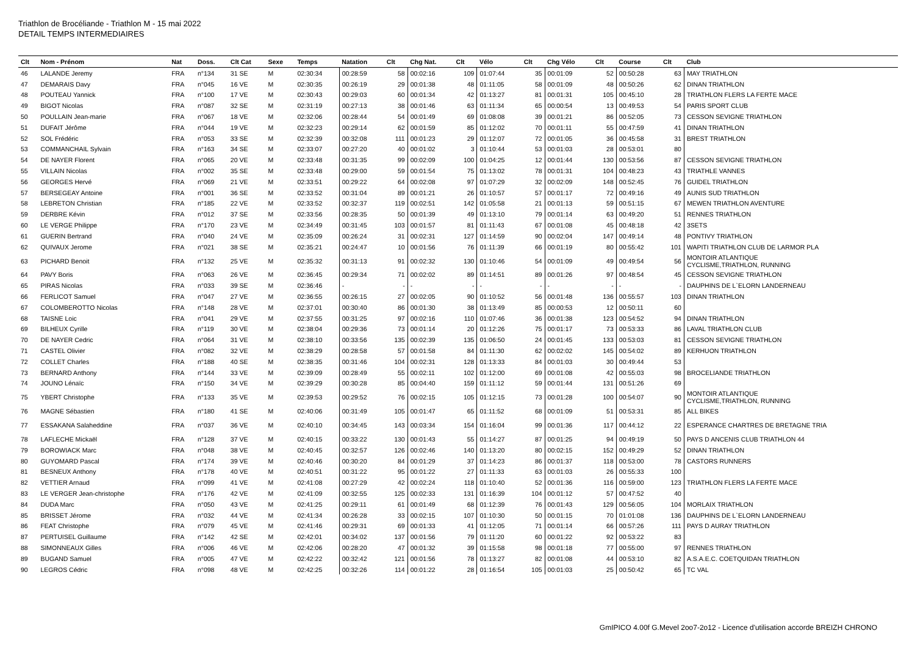Triathlon de Brocéliande - Triathlon M - 15 mai 2022
DETAIL TEMPS INTERMEDIAIRES
| Clt | Nom - Prénom | Nat | Doss. | Clt Cat | Sexe | Temps | Natation | Clt | Chg Nat. | Clt | Vélo | Clt | Chg Vélo | Clt | Course | Clt | Club |
| --- | --- | --- | --- | --- | --- | --- | --- | --- | --- | --- | --- | --- | --- | --- | --- | --- | --- |
| 46 | LALANDE Jeremy | FRA | n°134 | 31 SE | M | 02:30:34 | 00:28:59 | 58 | 00:02:16 | 109 | 01:07:44 | 35 | 00:01:09 | 52 | 00:50:28 | 63 | MAY TRIATHLON |
| 47 | DEMARAIS Davy | FRA | n°045 | 16 VE | M | 02:30:35 | 00:26:19 | 29 | 00:01:38 | 48 | 01:11:05 | 58 | 00:01:09 | 48 | 00:50:26 | 62 | DINAN TRIATHLON |
| 48 | POUTEAU Yannick | FRA | n°100 | 17 VE | M | 02:30:43 | 00:29:03 | 60 | 00:01:34 | 42 | 01:13:27 | 81 | 00:01:31 | 105 | 00:45:10 | 28 | TRIATHLON FLERS LA FERTE MACE |
| 49 | BIGOT Nicolas | FRA | n°087 | 32 SE | M | 02:31:19 | 00:27:13 | 38 | 00:01:46 | 63 | 01:11:34 | 65 | 00:00:54 | 13 | 00:49:53 | 54 | PARIS SPORT CLUB |
| 50 | POULLAIN Jean-marie | FRA | n°067 | 18 VE | M | 02:32:06 | 00:28:44 | 54 | 00:01:49 | 69 | 01:08:08 | 39 | 00:01:21 | 86 | 00:52:05 | 73 | CESSON SEVIGNE TRIATHLON |
| 51 | DUFAIT Jérôme | FRA | n°044 | 19 VE | M | 02:32:23 | 00:29:14 | 62 | 00:01:59 | 85 | 01:12:02 | 70 | 00:01:11 | 55 | 00:47:59 | 41 | DINAN TRIATHLON |
| 52 | SOL Frédéric | FRA | n°053 | 33 SE | M | 02:32:39 | 00:32:08 | 111 | 00:01:23 | 29 | 01:12:07 | 72 | 00:01:05 | 36 | 00:45:58 | 31 | BREST TRIATHLON |
| 53 | COMMANCHAIL Sylvain | FRA | n°163 | 34 SE | M | 02:33:07 | 00:27:20 | 40 | 00:01:02 | 3 | 01:10:44 | 53 | 00:01:03 | 28 | 00:53:01 | 80 | |
| 54 | DE NAYER Florent | FRA | n°065 | 20 VE | M | 02:33:48 | 00:31:35 | 99 | 00:02:09 | 100 | 01:04:25 | 12 | 00:01:44 | 130 | 00:53:56 | 87 | CESSON SEVIGNE TRIATHLON |
| 55 | VILLAIN Nicolas | FRA | n°002 | 35 SE | M | 02:33:48 | 00:29:00 | 59 | 00:01:54 | 75 | 01:13:02 | 78 | 00:01:31 | 104 | 00:48:23 | 43 | TRIATHLE VANNES |
| 56 | GEORGES Hervé | FRA | n°069 | 21 VE | M | 02:33:51 | 00:29:22 | 64 | 00:02:08 | 97 | 01:07:29 | 32 | 00:02:09 | 148 | 00:52:45 | 76 | GUIDEL TRIATHLON |
| 57 | BERSEGEAY Antoine | FRA | n°001 | 36 SE | M | 02:33:52 | 00:31:04 | 89 | 00:01:21 | 26 | 01:10:57 | 57 | 00:01:17 | 72 | 00:49:16 | 49 | AUNIS SUD TRIATHLON |
| 58 | LEBRETON Christian | FRA | n°185 | 22 VE | M | 02:33:52 | 00:32:37 | 119 | 00:02:51 | 142 | 01:05:58 | 21 | 00:01:13 | 59 | 00:51:15 | 67 | MEWEN TRIATHLON AVENTURE |
| 59 | DERBRE Kévin | FRA | n°012 | 37 SE | M | 02:33:56 | 00:28:35 | 50 | 00:01:39 | 49 | 01:13:10 | 79 | 00:01:14 | 63 | 00:49:20 | 51 | RENNES TRIATHLON |
| 60 | LE VERGE Philippe | FRA | n°170 | 23 VE | M | 02:34:49 | 00:31:45 | 103 | 00:01:57 | 81 | 01:11:43 | 67 | 00:01:08 | 45 | 00:48:18 | 42 | 3SETS |
| 61 | GUERIN Bertrand | FRA | n°040 | 24 VE | M | 02:35:09 | 00:26:24 | 31 | 00:02:31 | 127 | 01:14:59 | 90 | 00:02:04 | 147 | 00:49:14 | 48 | PONTIVY TRIATHLON |
| 62 | QUIVAUX Jerome | FRA | n°021 | 38 SE | M | 02:35:21 | 00:24:47 | 10 | 00:01:56 | 76 | 01:11:39 | 66 | 00:01:19 | 80 | 00:55:42 | 101 | WAPITI TRIATHLON CLUB DE LARMOR PLA |
| 63 | PICHARD Benoit | FRA | n°132 | 25 VE | M | 02:35:32 | 00:31:13 | 91 | 00:02:32 | 130 | 01:10:46 | 54 | 00:01:09 | 49 | 00:49:54 | 56 | MONTOIR ATLANTIQUE CYCLISME,TRIATHLON, RUNNING |
| 64 | PAVY Boris | FRA | n°063 | 26 VE | M | 02:36:45 | 00:29:34 | 71 | 00:02:02 | 89 | 01:14:51 | 89 | 00:01:26 | 97 | 00:48:54 | 45 | CESSON SEVIGNE TRIATHLON |
| 65 | PIRAS Nicolas | FRA | n°033 | 39 SE | M | 02:36:46 | - | - | - | - | - | - | - | - | - | - | DAUPHINS DE L`ELORN LANDERNEAU |
| 66 | FERLICOT Samuel | FRA | n°047 | 27 VE | M | 02:36:55 | 00:26:15 | 27 | 00:02:05 | 90 | 01:10:52 | 56 | 00:01:48 | 136 | 00:55:57 | 103 | DINAN TRIATHLON |
| 67 | COLOMBEROTTO Nicolas | FRA | n°148 | 28 VE | M | 02:37:01 | 00:30:40 | 86 | 00:01:30 | 38 | 01:13:49 | 85 | 00:00:53 | 12 | 00:50:11 | 60 | |
| 68 | TAISNE Loic | FRA | n°041 | 29 VE | M | 02:37:55 | 00:31:25 | 97 | 00:02:16 | 110 | 01:07:46 | 36 | 00:01:38 | 123 | 00:54:52 | 94 | DINAN TRIATHLON |
| 69 | BILHEUX Cyrille | FRA | n°119 | 30 VE | M | 02:38:04 | 00:29:36 | 73 | 00:01:14 | 20 | 01:12:26 | 75 | 00:01:17 | 73 | 00:53:33 | 86 | LAVAL TRIATHLON CLUB |
| 70 | DE NAYER Cedric | FRA | n°064 | 31 VE | M | 02:38:10 | 00:33:56 | 135 | 00:02:39 | 135 | 01:06:50 | 24 | 00:01:45 | 133 | 00:53:03 | 81 | CESSON SEVIGNE TRIATHLON |
| 71 | CASTEL Olivier | FRA | n°082 | 32 VE | M | 02:38:29 | 00:28:58 | 57 | 00:01:58 | 84 | 01:11:30 | 62 | 00:02:02 | 145 | 00:54:02 | 89 | KERHUON TRIATHLON |
| 72 | COLLET Charles | FRA | n°188 | 40 SE | M | 02:38:35 | 00:31:46 | 104 | 00:02:31 | 128 | 01:13:33 | 84 | 00:01:03 | 30 | 00:49:44 | 53 | |
| 73 | BERNARD Anthony | FRA | n°144 | 33 VE | M | 02:39:09 | 00:28:49 | 55 | 00:02:11 | 102 | 01:12:00 | 69 | 00:01:08 | 42 | 00:55:03 | 98 | BROCELIANDE TRIATHLON |
| 74 | JOUNO Lénaïc | FRA | n°150 | 34 VE | M | 02:39:29 | 00:30:28 | 85 | 00:04:40 | 159 | 01:11:12 | 59 | 00:01:44 | 131 | 00:51:26 | 69 | |
| 75 | YBERT Christophe | FRA | n°133 | 35 VE | M | 02:39:53 | 00:29:52 | 76 | 00:02:15 | 105 | 01:12:15 | 73 | 00:01:28 | 100 | 00:54:07 | 90 | MONTOIR ATLANTIQUE CYCLISME,TRIATHLON, RUNNING |
| 76 | MAGNE Sébastien | FRA | n°180 | 41 SE | M | 02:40:06 | 00:31:49 | 105 | 00:01:47 | 65 | 01:11:52 | 68 | 00:01:09 | 51 | 00:53:31 | 85 | ALL BIKES |
| 77 | ESSAKANA Salaheddine | FRA | n°037 | 36 VE | M | 02:40:10 | 00:34:45 | 143 | 00:03:34 | 154 | 01:16:04 | 99 | 00:01:36 | 117 | 00:44:12 | 22 | ESPERANCE CHARTRES DE BRETAGNE TRIA |
| 78 | LAFLECHE Mickaël | FRA | n°128 | 37 VE | M | 02:40:15 | 00:33:22 | 130 | 00:01:43 | 55 | 01:14:27 | 87 | 00:01:25 | 94 | 00:49:19 | 50 | PAYS D ANCENIS CLUB TRIATHLON 44 |
| 79 | BOROWIACK Marc | FRA | n°048 | 38 VE | M | 02:40:45 | 00:32:57 | 126 | 00:02:46 | 140 | 01:13:20 | 80 | 00:02:15 | 152 | 00:49:29 | 52 | DINAN TRIATHLON |
| 80 | GUYOMARD Pascal | FRA | n°174 | 39 VE | M | 02:40:46 | 00:30:20 | 84 | 00:01:29 | 37 | 01:14:23 | 86 | 00:01:37 | 118 | 00:53:00 | 78 | CASTORS RUNNERS |
| 81 | BESNEUX Anthony | FRA | n°178 | 40 VE | M | 02:40:51 | 00:31:22 | 95 | 00:01:22 | 27 | 01:11:33 | 63 | 00:01:03 | 26 | 00:55:33 | 100 | |
| 82 | VETTIER Arnaud | FRA | n°099 | 41 VE | M | 02:41:08 | 00:27:29 | 42 | 00:02:24 | 118 | 01:10:40 | 52 | 00:01:36 | 116 | 00:59:00 | 123 | TRIATHLON FLERS LA FERTE MACE |
| 83 | LE VERGER Jean-christophe | FRA | n°176 | 42 VE | M | 02:41:09 | 00:32:55 | 125 | 00:02:33 | 131 | 01:16:39 | 104 | 00:01:12 | 57 | 00:47:52 | 40 | |
| 84 | DUDA Marc | FRA | n°050 | 43 VE | M | 02:41:25 | 00:29:11 | 61 | 00:01:49 | 68 | 01:12:39 | 76 | 00:01:43 | 129 | 00:56:05 | 104 | MORLAIX TRIATHLON |
| 85 | BRISSET Jérome | FRA | n°032 | 44 VE | M | 02:41:34 | 00:26:28 | 33 | 00:02:15 | 107 | 01:10:30 | 50 | 00:01:15 | 70 | 01:01:08 | 136 | DAUPHINS DE L`ELORN LANDERNEAU |
| 86 | FEAT Christophe | FRA | n°079 | 45 VE | M | 02:41:46 | 00:29:31 | 69 | 00:01:33 | 41 | 01:12:05 | 71 | 00:01:14 | 66 | 00:57:26 | 111 | PAYS D AURAY TRIATHLON |
| 87 | PERTUISEL Guillaume | FRA | n°142 | 42 SE | M | 02:42:01 | 00:34:02 | 137 | 00:01:56 | 79 | 01:11:20 | 60 | 00:01:22 | 92 | 00:53:22 | 83 | |
| 88 | SIMONNEAUX Gilles | FRA | n°006 | 46 VE | M | 02:42:06 | 00:28:20 | 47 | 00:01:32 | 39 | 01:15:58 | 98 | 00:01:18 | 77 | 00:55:00 | 97 | RENNES TRIATHLON |
| 89 | BUGAND Samuel | FRA | n°005 | 47 VE | M | 02:42:22 | 00:32:42 | 121 | 00:01:56 | 78 | 01:13:27 | 82 | 00:01:08 | 44 | 00:53:10 | 82 | A.S.A.E.C. COETQUIDAN TRIATHLON |
| 90 | LEGROS Cédric | FRA | n°098 | 48 VE | M | 02:42:25 | 00:32:26 | 114 | 00:01:22 | 28 | 01:16:54 | 105 | 00:01:03 | 25 | 00:50:42 | 65 | TC VAL |
GmIPICO 4.00f G.Mevel 2oo7-2o12 - Licence d'utilisation accorde BREIZH CHRONO